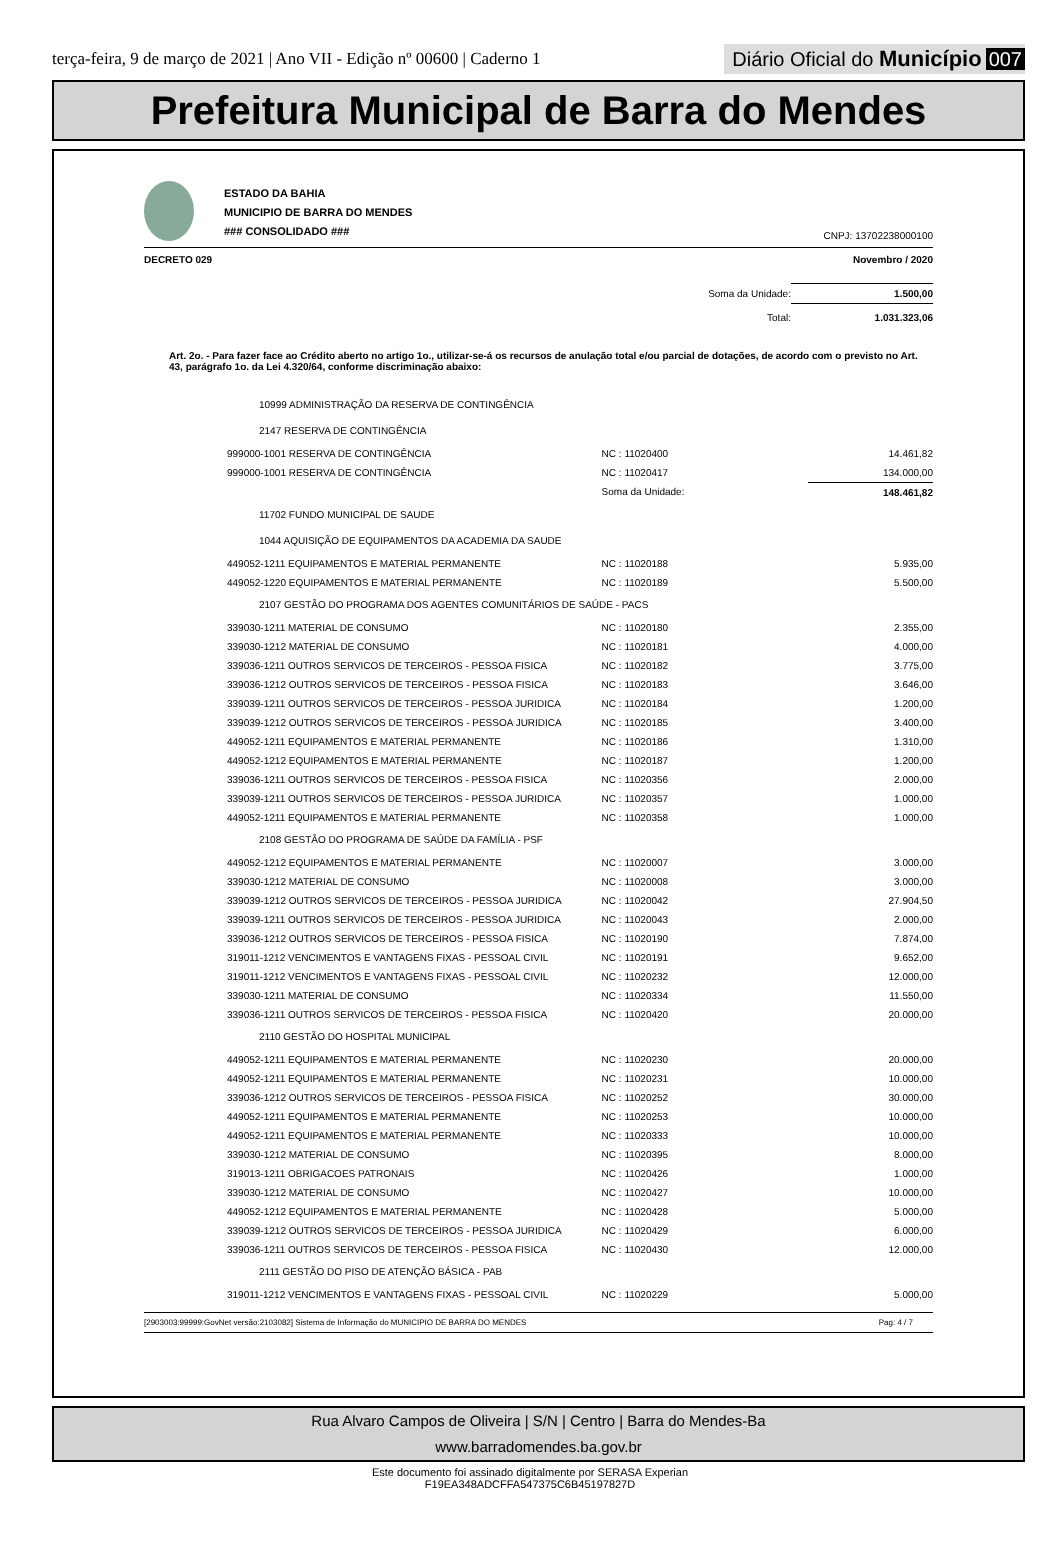terça-feira, 9 de março de 2021 | Ano VII - Edição nº 00600 | Caderno 1
Diário Oficial do Município 007
Prefeitura Municipal de Barra do Mendes
ESTADO DA BAHIA
MUNICIPIO DE BARRA DO MENDES
### CONSOLIDADO ###
CNPJ: 13702238000100
DECRETO 029 Novembro / 2020
| Soma da Unidade: | 1.500,00 |
| Total: | 1.031.323,06 |
Art. 2o. - Para fazer face ao Crédito aberto no artigo 1o., utilizar-se-á os recursos de anulação total e/ou parcial de dotações, de acordo com o previsto no Art. 43, parágrafo 1o. da Lei 4.320/64, conforme discriminação abaixo:
| 10999 ADMINISTRAÇÃO DA RESERVA DE CONTINGÊNCIA | | |
| 2147 RESERVA DE CONTINGÊNCIA | | |
| 999000-1001 RESERVA DE CONTINGÊNCIA | NC : 11020400 | 14.461,82 |
| 999000-1001 RESERVA DE CONTINGÊNCIA | NC : 11020417 | 134.000,00 |
| | Soma da Unidade: | 148.461,82 |
| 11702 FUNDO MUNICIPAL DE SAUDE | | |
| 1044 AQUISIÇÃO DE EQUIPAMENTOS DA ACADEMIA DA SAUDE | | |
| 449052-1211 EQUIPAMENTOS E MATERIAL PERMANENTE | NC : 11020188 | 5.935,00 |
| 449052-1220 EQUIPAMENTOS E MATERIAL PERMANENTE | NC : 11020189 | 5.500,00 |
| 2107 GESTÃO DO PROGRAMA DOS AGENTES COMUNITÁRIOS DE SAÚDE - PACS | | |
| 339030-1211 MATERIAL DE CONSUMO | NC : 11020180 | 2.355,00 |
| 339030-1212 MATERIAL DE CONSUMO | NC : 11020181 | 4.000,00 |
| 339036-1211 OUTROS SERVICOS DE TERCEIROS - PESSOA FISICA | NC : 11020182 | 3.775,00 |
| 339036-1212 OUTROS SERVICOS DE TERCEIROS - PESSOA FISICA | NC : 11020183 | 3.646,00 |
| 339039-1211 OUTROS SERVICOS DE TERCEIROS - PESSOA JURIDICA | NC : 11020184 | 1.200,00 |
| 339039-1212 OUTROS SERVICOS DE TERCEIROS - PESSOA JURIDICA | NC : 11020185 | 3.400,00 |
| 449052-1211 EQUIPAMENTOS E MATERIAL PERMANENTE | NC : 11020186 | 1.310,00 |
| 449052-1212 EQUIPAMENTOS E MATERIAL PERMANENTE | NC : 11020187 | 1.200,00 |
| 339036-1211 OUTROS SERVICOS DE TERCEIROS - PESSOA FISICA | NC : 11020356 | 2.000,00 |
| 339039-1211 OUTROS SERVICOS DE TERCEIROS - PESSOA JURIDICA | NC : 11020357 | 1.000,00 |
| 449052-1211 EQUIPAMENTOS E MATERIAL PERMANENTE | NC : 11020358 | 1.000,00 |
| 2108 GESTÃO DO PROGRAMA DE SAÚDE DA FAMÍLIA - PSF | | |
| 449052-1212 EQUIPAMENTOS E MATERIAL PERMANENTE | NC : 11020007 | 3.000,00 |
| 339030-1212 MATERIAL DE CONSUMO | NC : 11020008 | 3.000,00 |
| 339039-1212 OUTROS SERVICOS DE TERCEIROS - PESSOA JURIDICA | NC : 11020042 | 27.904,50 |
| 339039-1211 OUTROS SERVICOS DE TERCEIROS - PESSOA JURIDICA | NC : 11020043 | 2.000,00 |
| 339036-1212 OUTROS SERVICOS DE TERCEIROS - PESSOA FISICA | NC : 11020190 | 7.874,00 |
| 319011-1212 VENCIMENTOS E VANTAGENS FIXAS - PESSOAL CIVIL | NC : 11020191 | 9.652,00 |
| 319011-1212 VENCIMENTOS E VANTAGENS FIXAS - PESSOAL CIVIL | NC : 11020232 | 12.000,00 |
| 339030-1211 MATERIAL DE CONSUMO | NC : 11020334 | 11.550,00 |
| 339036-1211 OUTROS SERVICOS DE TERCEIROS - PESSOA FISICA | NC : 11020420 | 20.000,00 |
| 2110 GESTÃO DO HOSPITAL MUNICIPAL | | |
| 449052-1211 EQUIPAMENTOS E MATERIAL PERMANENTE | NC : 11020230 | 20.000,00 |
| 449052-1211 EQUIPAMENTOS E MATERIAL PERMANENTE | NC : 11020231 | 10.000,00 |
| 339036-1212 OUTROS SERVICOS DE TERCEIROS - PESSOA FISICA | NC : 11020252 | 30.000,00 |
| 449052-1211 EQUIPAMENTOS E MATERIAL PERMANENTE | NC : 11020253 | 10.000,00 |
| 449052-1211 EQUIPAMENTOS E MATERIAL PERMANENTE | NC : 11020333 | 10.000,00 |
| 339030-1212 MATERIAL DE CONSUMO | NC : 11020395 | 8.000,00 |
| 319013-1211 OBRIGACOES PATRONAIS | NC : 11020426 | 1.000,00 |
| 339030-1212 MATERIAL DE CONSUMO | NC : 11020427 | 10.000,00 |
| 449052-1212 EQUIPAMENTOS E MATERIAL PERMANENTE | NC : 11020428 | 5.000,00 |
| 339039-1212 OUTROS SERVICOS DE TERCEIROS - PESSOA JURIDICA | NC : 11020429 | 6.000,00 |
| 339036-1211 OUTROS SERVICOS DE TERCEIROS - PESSOA FISICA | NC : 11020430 | 12.000,00 |
| 2111 GESTÃO DO PISO DE ATENÇÃO BÁSICA - PAB | | |
| 319011-1212 VENCIMENTOS E VANTAGENS FIXAS - PESSOAL CIVIL | NC : 11020229 | 5.000,00 |
[2903003:99999:GovNet versão:2103082] Sistema de Informação do MUNICIPIO DE BARRA DO MENDES Pag: 4 / 7
Rua Alvaro Campos de Oliveira | S/N | Centro | Barra do Mendes-Ba
www.barradomendes.ba.gov.br
Este documento foi assinado digitalmente por SERASA Experian
F19EA348ADCFFA547375C6B45197827D